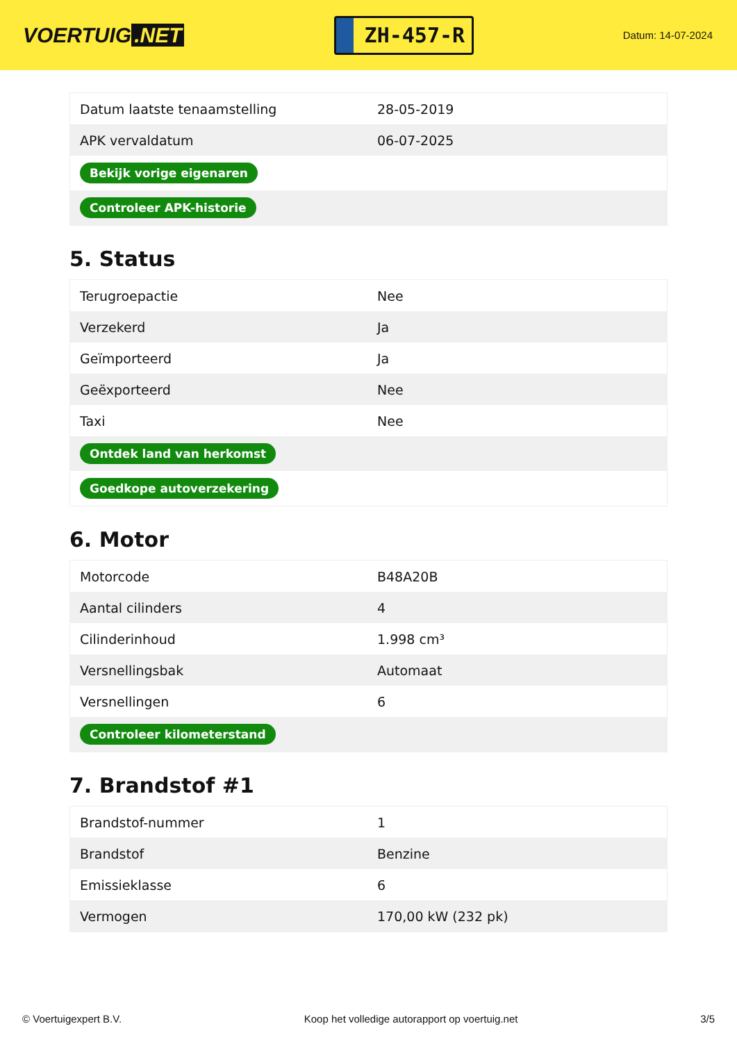VOERTUIG.NET
ZH-457-R
Datum: 14-07-2024
| Datum laatste tenaamstelling | 28-05-2019 |
| APK vervaldatum | 06-07-2025 |
| Bekijk vorige eigenaren | |
| Controleer APK-historie | |
5. Status
| Terugroepactie | Nee |
| Verzekerd | Ja |
| Geïmporteerd | Ja |
| Geëxporteerd | Nee |
| Taxi | Nee |
| Ontdek land van herkomst | |
| Goedkope autoverzekering | |
6. Motor
| Motorcode | B48A20B |
| Aantal cilinders | 4 |
| Cilinderinhoud | 1.998 cm³ |
| Versnellingsbak | Automaat |
| Versnellingen | 6 |
| Controleer kilometerstand | |
7. Brandstof #1
| Brandstof-nummer | 1 |
| Brandstof | Benzine |
| Emissieklasse | 6 |
| Vermogen | 170,00 kW (232 pk) |
© Voertuigexpert B.V. Koop het volledige autorapport op voertuig.net 3/5